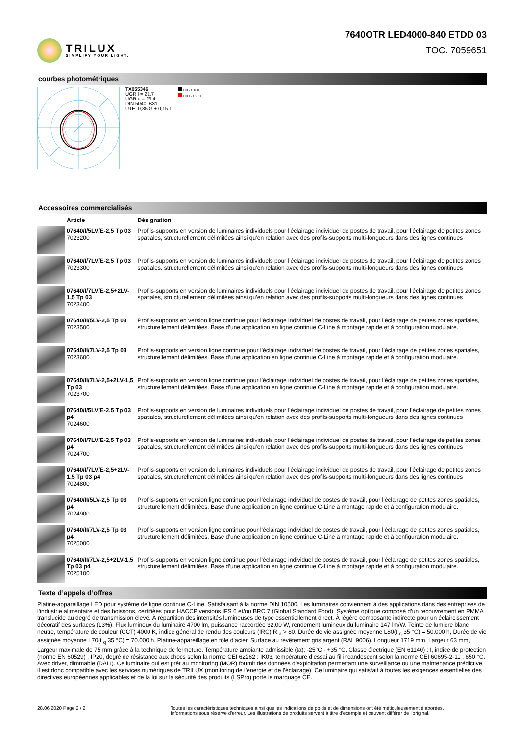TRILUX
SIMPLIFY YOUR LIGHT.
7640OTR LED4000-840 ETDD 03
TOC: 7059651
courbes photométriques
TX055346
UGR l = 21.7
UGR q = 23.4
DIN 5040: B31
UTE: 0,85 G + 0,15 T
C0 - C180
C90 - C270
Accessoires commercialisés
| | Article | Désignation |
| --- | --- | --- |
| | 07640/I/5LV/E-2,5 Tp 03 7023200 | Profils-supports en version de luminaires individuels pour l’éclairage individuel de postes de travail, pour l’éclairage de petites zones spatiales, structurellement délimitées ainsi qu’en relation avec des profils-supports multi-longueurs dans des lignes continues |
| | 07640/I/7LV/E-2,5 Tp 03 7023300 | Profils-supports en version de luminaires individuels pour l’éclairage individuel de postes de travail, pour l’éclairage de petites zones spatiales, structurellement délimitées ainsi qu’en relation avec des profils-supports multi-longueurs dans des lignes continues |
| | 07640/I/7LV/E-2,5+2LV-1,5 Tp 03 7023400 | Profils-supports en version de luminaires individuels pour l’éclairage individuel de postes de travail, pour l’éclairage de petites zones spatiales, structurellement délimitées ainsi qu’en relation avec des profils-supports multi-longueurs dans des lignes continues |
| | 07640/II/5LV-2,5 Tp 03 7023500 | Profils-supports en version ligne continue pour l’éclairage individuel de postes de travail, pour l’éclairage de petites zones spatiales, structurellement délimitées. Base d’une application en ligne continue C-Line à montage rapide et à configuration modulaire. |
| | 07640/II/7LV-2,5 Tp 03 7023600 | Profils-supports en version ligne continue pour l’éclairage individuel de postes de travail, pour l’éclairage de petites zones spatiales, structurellement délimitées. Base d’une application en ligne continue C-Line à montage rapide et à configuration modulaire. |
| | 07640/II/7LV-2,5+2LV-1,5 Tp 03 7023700 | Profils-supports en version ligne continue pour l’éclairage individuel de postes de travail, pour l’éclairage de petites zones spatiales, structurellement délimitées. Base d’une application en ligne continue C-Line à montage rapide et à configuration modulaire. |
| | 07640/I/5LV/E-2,5 Tp 03 p4 7024600 | Profils-supports en version de luminaires individuels pour l’éclairage individuel de postes de travail, pour l’éclairage de petites zones spatiales, structurellement délimitées ainsi qu’en relation avec des profils-supports multi-longueurs dans des lignes continues |
| | 07640/I/7LV/E-2,5 Tp 03 p4 7024700 | Profils-supports en version de luminaires individuels pour l’éclairage individuel de postes de travail, pour l’éclairage de petites zones spatiales, structurellement délimitées ainsi qu’en relation avec des profils-supports multi-longueurs dans des lignes continues |
| | 07640/I/7LV/E-2,5+2LV-1,5 Tp 03 p4 7024800 | Profils-supports en version de luminaires individuels pour l’éclairage individuel de postes de travail, pour l’éclairage de petites zones spatiales, structurellement délimitées ainsi qu’en relation avec des profils-supports multi-longueurs dans des lignes continues |
| | 07640/II/5LV-2,5 Tp 03 p4 7024900 | Profils-supports en version ligne continue pour l’éclairage individuel de postes de travail, pour l’éclairage de petites zones spatiales, structurellement délimitées. Base d’une application en ligne continue C-Line à montage rapide et à configuration modulaire. |
| | 07640/II/7LV-2,5 Tp 03 p4 7025000 | Profils-supports en version ligne continue pour l’éclairage individuel de postes de travail, pour l’éclairage de petites zones spatiales, structurellement délimitées. Base d’une application en ligne continue C-Line à montage rapide et à configuration modulaire. |
| | 07640/II/7LV-2,5+2LV-1,5 Tp 03 p4 7025100 | Profils-supports en version ligne continue pour l’éclairage individuel de postes de travail, pour l’éclairage de petites zones spatiales, structurellement délimitées. Base d’une application en ligne continue C-Line à montage rapide et à configuration modulaire. |
Texte d’appels d’offres
Platine-appareillage LED pour système de ligne continue C-Line. Satisfaisant à la norme DIN 10500. Les luminaires conviennent à des applications dans des entreprises de l’industrie alimentaire et des boissons, certifiées pour HACCP versions IFS 6 et/ou BRC 7 (Global Standard Food). Système optique composé d’un recouvrement en PMMA translucide au degré de transmission élevé. À répartition des intensités lumineuses de type essentiellement direct. À légère composante indirecte pour un éclaircissement décoratif des surfaces (13%). Flux lumineux du luminaire 4700 lm, puissance raccordée 32,00 W, rendement lumineux du luminaire 147 lm/W. Teinte de lumière blanc neutre, température de couleur (CCT) 4000 K, indice général de rendu des couleurs (IRC) R <sub>a</sub> > 80. Durée de vie assignée moyenne L80(t <sub>q</sub> 35 °C) = 50.000 h, Durée de vie assignée moyenne L70(t <sub>q</sub> 35 °C) = 70.000 h. Platine-appareillage en tôle d’acier. Surface au revêtement gris argent (RAL 9006). Longueur 1719 mm, Largeur 63 mm, Largeur maximale de 75 mm grâce à la technique de fermeture. Température ambiante admissible (ta): -25°C - +35 °C. Classe électrique (EN 61140) : I, indice de protection (norme EN 60529) : IP20, degré de résistance aux chocs selon la norme CEI 62262 : IK03, température d’essai au fil incandescent selon la norme CEI 60695-2-11 : 650 °C. Avec driver, dimmable (DALI). Ce luminaire qui est prêt au monitoring (MOR) fournit des données d’exploitation permettant une surveillance ou une maintenance prédictive, il est donc compatible avec les services numériques de TRILUX (monitoring de l’énergie et de l’éclairage). Ce luminaire qui satisfait à toutes les exigences essentielles des directives européennes applicables et de la loi sur la sécurité des produits (LSPro) porte le marquage CE.
28.06.2020 Page 2 / 2 Toutes les caractéristiques techniques ainsi que les indications de poids et de dimensions ont été méticuleusement élaborées.
Informations sous réserve d'erreur. Les illustrations de produits servent à titre d'exemple et peuvent différer de l'original.